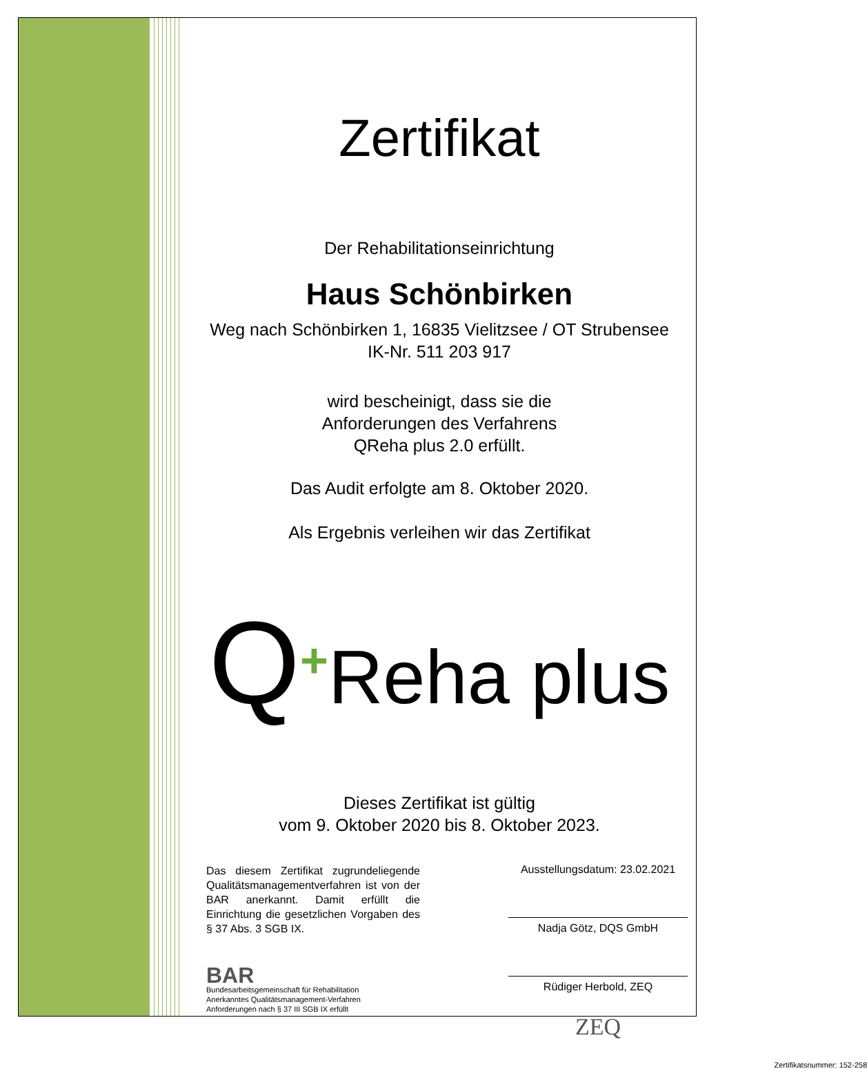Zertifikat
Der Rehabilitationseinrichtung
Haus Schönbirken
Weg nach Schönbirken 1, 16835 Vielitzsee / OT Strubensee
IK-Nr. 511 203 917
wird bescheinigt, dass sie die
Anforderungen des Verfahrens
QReha plus 2.0 erfüllt.
Das Audit erfolgte am 8. Oktober 2020.
Als Ergebnis verleihen wir das Zertifikat
Q<sup>+</sup>Reha plus
Dieses Zertifikat ist gültig
vom 9. Oktober 2020 bis 8. Oktober 2023.
Das diesem Zertifikat zugrundeliegende Qualitätsmanagementverfahren ist von der BAR anerkannt. Damit erfüllt die Einrichtung die gesetzlichen Vorgaben des § 37 Abs. 3 SGB IX.
BAR
Bundesarbeitsgemeinschaft für Rehabilitation
Anerkanntes Qualitätsmanagement-Verfahren
Anforderungen nach § 37 III SGB IX erfüllt
Ausstellungsdatum: 23.02.2021
Nadja Götz, DQS GmbH
Rüdiger Herbold, ZEQ
ZEQ
Zertifikatsnummer: 152-258